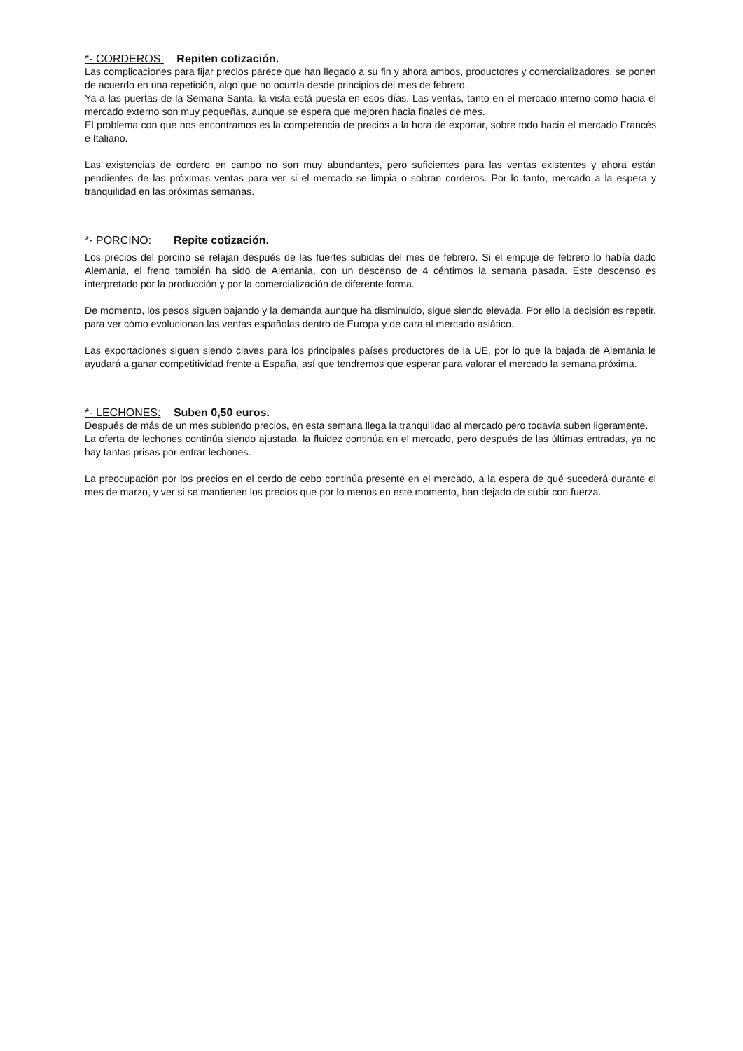*- CORDEROS: Repiten cotización.
Las complicaciones para fijar precios parece que han llegado a su fin y ahora ambos, productores y comercializadores, se ponen de acuerdo en una repetición, algo que no ocurría desde principios del mes de febrero.
Ya a las puertas de la Semana Santa, la vista está puesta en esos días. Las ventas, tanto en el mercado interno como hacia el mercado externo son muy pequeñas, aunque se espera que mejoren hacia finales de mes.
El problema con que nos encontramos es la competencia de precios a la hora de exportar, sobre todo hacia el mercado Francés e Italiano.
Las existencias de cordero en campo no son muy abundantes, pero suficientes para las ventas existentes y ahora están pendientes de las próximas ventas para ver si el mercado se limpia o sobran corderos. Por lo tanto, mercado a la espera y tranquilidad en las próximas semanas.
*- PORCINO: Repite cotización.
Los precios del porcino se relajan después de las fuertes subidas del mes de febrero. Si el empuje de febrero lo había dado Alemania, el freno también ha sido de Alemania, con un descenso de 4 céntimos la semana pasada. Este descenso es interpretado por la producción y por la comercialización de diferente forma.
De momento, los pesos siguen bajando y la demanda aunque ha disminuido, sigue siendo elevada. Por ello la decisión es repetir, para ver cómo evolucionan las ventas españolas dentro de Europa y de cara al mercado asiático.
Las exportaciones siguen siendo claves para los principales países productores de la UE, por lo que la bajada de Alemania le ayudará a ganar competitividad frente a España, así que tendremos que esperar para valorar el mercado la semana próxima.
*- LECHONES: Suben 0,50 euros.
Después de más de un mes subiendo precios, en esta semana llega la tranquilidad al mercado pero todavía suben ligeramente.
La oferta de lechones continúa siendo ajustada, la fluidez continúa en el mercado, pero después de las últimas entradas, ya no hay tantas prisas por entrar lechones.
La preocupación por los precios en el cerdo de cebo continúa presente en el mercado, a la espera de qué sucederá durante el mes de marzo, y ver si se mantienen los precios que por lo menos en este momento, han dejado de subir con fuerza.